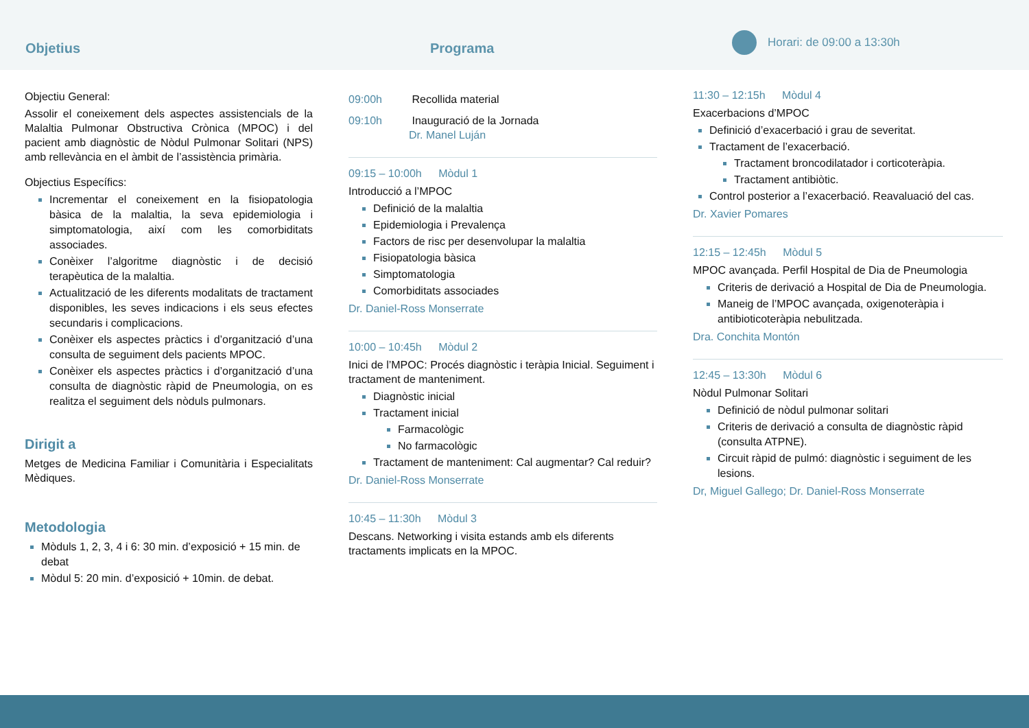Objetius
Programa
Horari: de 09:00 a 13:30h
Objectiu General:
Assolir el coneixement dels aspectes assistencials de la Malaltia Pulmonar Obstructiva Crònica (MPOC) i del pacient amb diagnòstic de Nòdul Pulmonar Solitari (NPS) amb rellevància en el àmbit de l’assistència primària.
Objectius Específics:
Incrementar el coneixement en la fisiopatologia bàsica de la malaltia, la seva epidemiologia i simptomatologia, així com les comorbiditats associades.
Conèixer l’algoritme diagnòstic i de decisió terapèutica de la malaltia.
Actualització de les diferents modalitats de tractament disponibles, les seves indicacions i els seus efectes secundaris i complicacions.
Conèixer els aspectes pràctics i d’organització d’una consulta de seguiment dels pacients MPOC.
Conèixer els aspectes pràctics i d’organització d’una consulta de diagnòstic ràpid de Pneumologia, on es realitza el seguiment dels nòduls pulmonars.
Dirigit a
Metges de Medicina Familiar i Comunitària i Especialitats Mèdiques.
Metodologia
Mòduls 1, 2, 3, 4 i 6: 30 min. d’exposició + 15 min. de debat
Mòdul 5: 20 min. d’exposició + 10min. de debat.
09:00h Recollida material
09:10h Inauguració de la Jornada
Dr. Manel Luján
09:15 – 10:00h Mòdul 1
Introducció a l’MPOC
Definició de la malaltia
Epidemiologia i Prevalença
Factors de risc per desenvolupar la malaltia
Fisiopatologia bàsica
Simptomatologia
Comorbiditats associades
Dr. Daniel-Ross Monserrate
10:00 – 10:45h Mòdul 2
Inici de l’MPOC: Procés diagnòstic i teràpia Inicial. Seguiment i tractament de manteniment.
Diagnòstic inicial
Tractament inicial
Farmacològic
No farmacològic
Tractament de manteniment: Cal augmentar? Cal reduir?
Dr. Daniel-Ross Monserrate
10:45 – 11:30h Mòdul 3
Descans. Networking i visita estands amb els diferents tractaments implicats en la MPOC.
11:30 – 12:15h Mòdul 4
Exacerbacions d’MPOC
Definició d’exacerbació i grau de severitat.
Tractament de l’exacerbació.
Tractament broncodilatador i corticoteràpia.
Tractament antibiòtic.
Control posterior a l’exacerbació. Reavaluació del cas.
Dr. Xavier Pomares
12:15 – 12:45h Mòdul 5
MPOC avançada. Perfil Hospital de Dia de Pneumologia
Criteris de derivació a Hospital de Dia de Pneumologia.
Maneig de l’MPOC avançada, oxigenoteràpia i antibioticoteràpia nebulitzada.
Dra. Conchita Montón
12:45 – 13:30h Mòdul 6
Nòdul Pulmonar Solitari
Definició de nòdul pulmonar solitari
Criteris de derivació a consulta de diagnòstic ràpid (consulta ATPNE).
Circuit ràpid de pulmó: diagnòstic i seguiment de les lesions.
Dr, Miguel Gallego; Dr. Daniel-Ross Monserrate